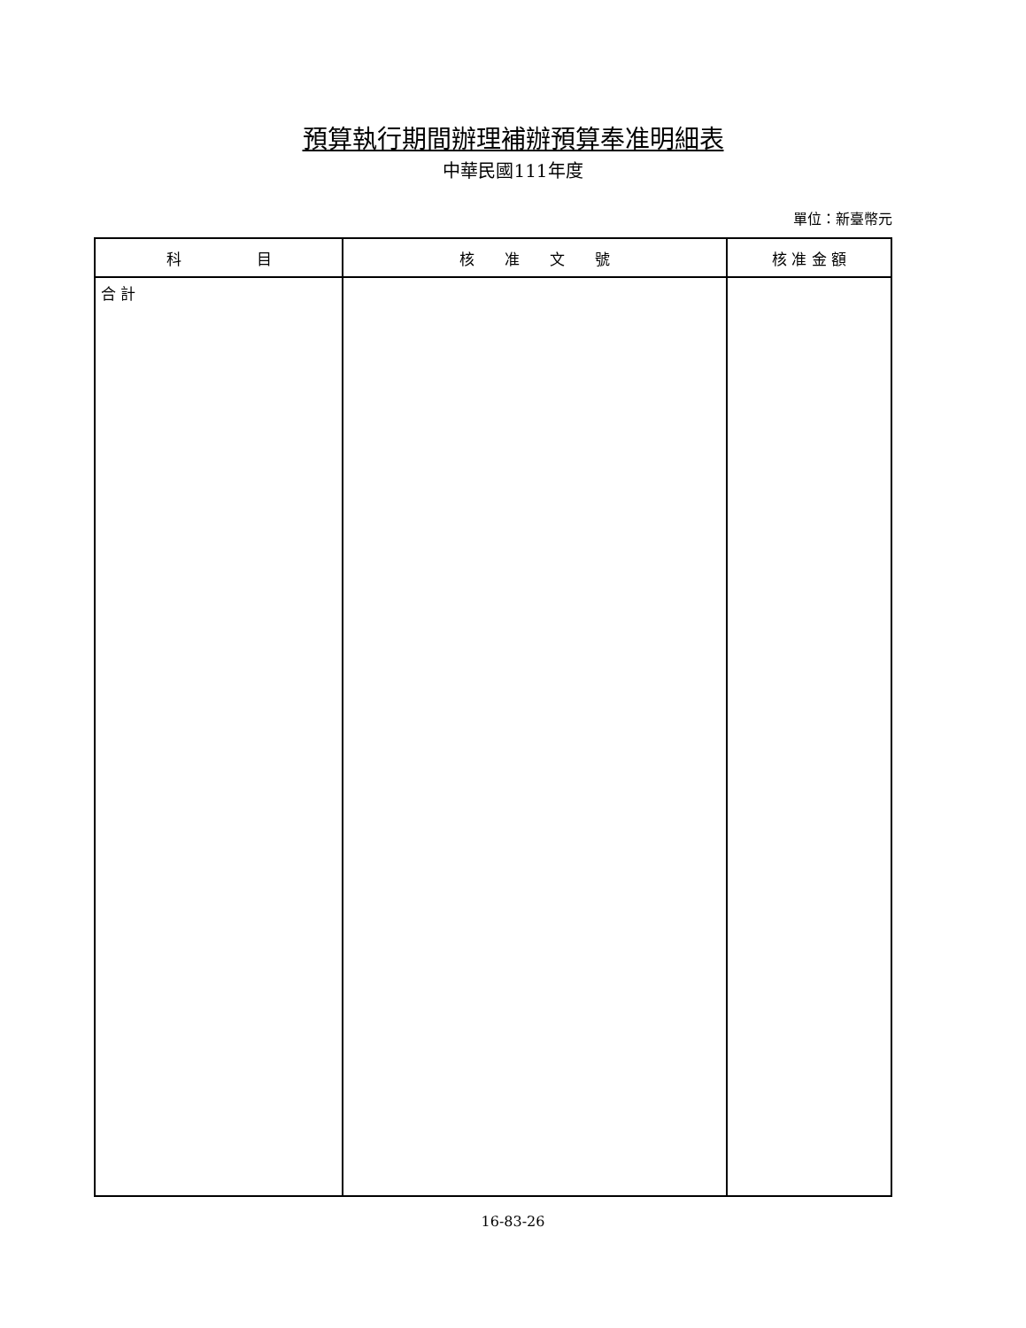預算執行期間辦理補辦預算奉准明細表
中華民國111年度
單位：新臺幣元
| 科 目 | 核 准 文 號 | 核 准 金 額 |
| --- | --- | --- |
| 合 計 | | |
16-83-26